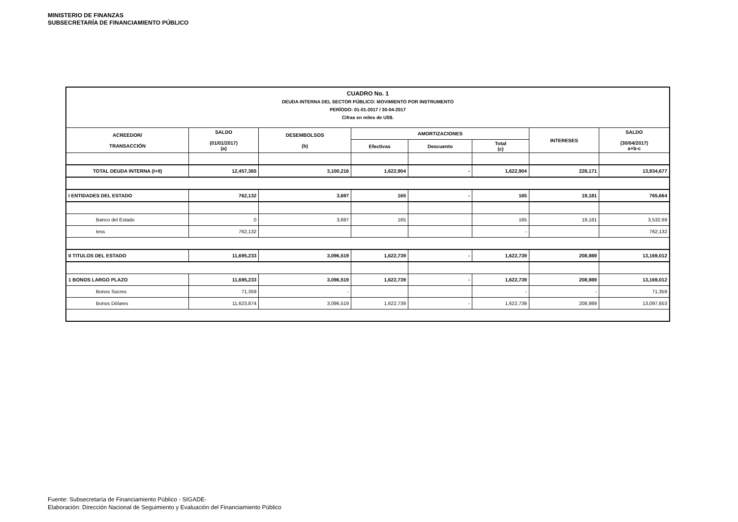MINISTERIO DE FINANZAS
SUBSECRETARÍA DE FINANCIAMIENTO PÚBLICO
| CUADRO No. 1 DEUDA INTERNA DEL SECTOR PÚBLICO: MOVIMIENTO POR INSTRUMENTO PERÍODO: 01-01-2017 / 30-04-2017 Cifras en miles de US$. | | | | | | | |
| ACREEDOR/ TRANSACCIÓN | SALDO (01/01/2017) (a) | DESEMBOLSOS (b) | AMORTIZACIONES | | | INTERESES | SALDO (30/04/2017) a+b-c |
| | | | Efectivas | Descuento | Total (c) | | |
| TOTAL DEUDA INTERNA (I+II) | 12,457,365 | 3,100,216 | 1,622,904 | - | 1,622,904 | 228,171 | 13,934,677 |
| I ENTIDADES DEL ESTADO | 762,132 | 3,697 | 165 | - | 165 | 19,181 | 765,664 |
| Banco del Estado | 0 | 3,697 | 165 | | 165 | 19,181 | 3,532.69 |
| Iess | 762,132 | | | | - | | 762,132 |
| II TITULOS DEL ESTADO | 11,695,233 | 3,096,519 | 1,622,739 | - | 1,622,739 | 208,989 | 13,169,012 |
| 1 BONOS LARGO PLAZO | 11,695,233 | 3,096,519 | 1,622,739 | - | 1,622,739 | 208,989 | 13,169,012 |
| Bonos Sucres | 71,359 | - | | | - | - | 71,359 |
| Bonos Dólares | 11,623,874 | 3,096,519 | 1,622,739 | - | 1,622,739 | 208,989 | 13,097,653 |
Fuente: Subsecretaría de Financiamiento Público - SIGADE-
Elaboración: Dirección Nacional de Seguimiento y Evaluación del Financiamiento Público